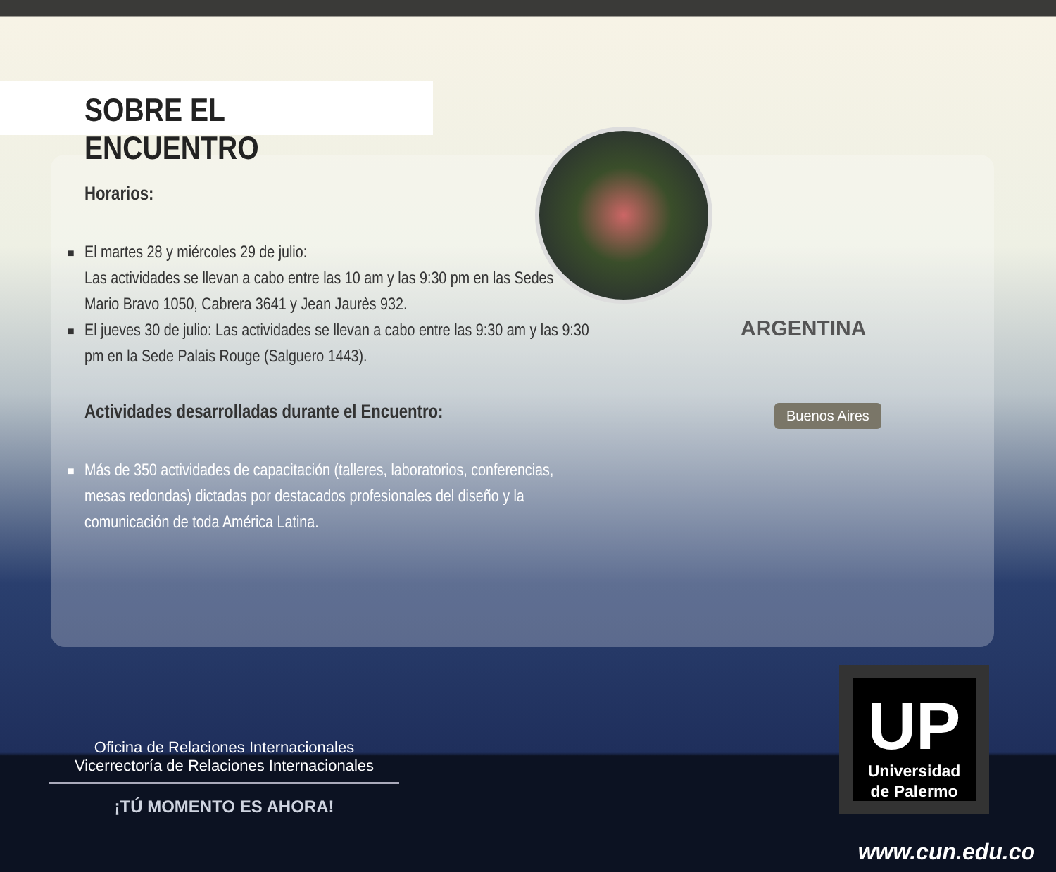SOBRE EL ENCUENTRO
Horarios:
■ El martes 28 y miércoles 29 de julio:
Las actividades se llevan a cabo entre las 10 am y las 9:30 pm en las Sedes Mario Bravo 1050, Cabrera 3641 y Jean Jaurès 932.
■ El jueves 30 de julio: Las actividades se llevan a cabo entre las 9:30 am y las 9:30 pm en la Sede Palais Rouge (Salguero 1443).
Actividades desarrolladas durante el Encuentro:
■ Más de 350 actividades de capacitación (talleres, laboratorios, conferencias, mesas redondas) dictadas por destacados profesionales del diseño y la comunicación de toda América Latina.
ARGENTINA
Buenos Aires
Oficina de Relaciones Internacionales
Vicerrectoría de Relaciones Internacionales
¡TÚ MOMENTO ES AHORA!
UP
Universidad
de Palermo
www.cun.edu.co